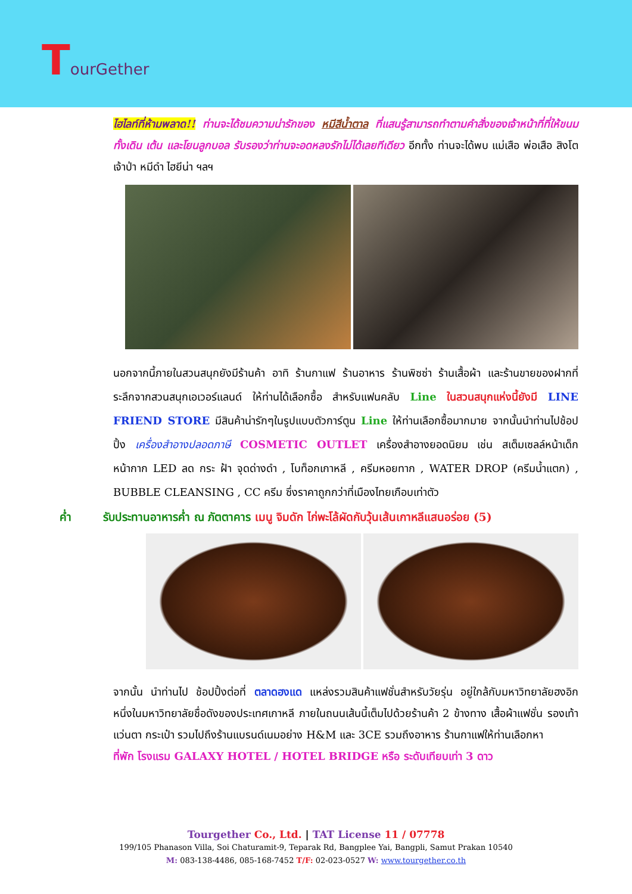TourGether
ไฮไลท์ที่ห้ามพลาด!! ท่านจะได้ชมความน่ารักของ หมีสีน้ำตาล ที่แสนรู้สามารถทำตามคำสั่งของเจ้าหน้าที่ที่ให้ขนม ทั้งเดิน เต้น และโยนลูกบอล รับรองว่าท่านจะอดหลงรักไม่ได้เลยทีเดียว อีกทั้ง ท่านจะได้พบ แม่เสือ พ่อเสือ สิงโตเจ้าป่า หมีดำ ไฮยีน่า ฯลฯ
นอกจากนี้ภายในสวนสนุกยังมีร้านค้า อาทิ ร้านกาแฟ ร้านอาหาร ร้านพิซซ่า ร้านเสื้อผ้า และร้านขายของฝากที่ระลึกจากสวนสนุกเอเวอร์แลนด์ ให้ท่านได้เลือกซื้อ สำหรับแฟนคลับ Line ในสวนสนุกแห่งนี้ยังมี LINE FRIEND STORE มีสินค้าน่ารักๆในรูปแบบตัวการ์ตูน Line ให้ท่านเลือกซื้อมากมาย จากนั้นนำท่านไปช้อปปิ้ง เครื่องสำอางปลอดภาษี COSMETIC OUTLET เครื่องสำอางยอดนิยม เช่น สเต็มเซลล์หน้าเด็ก หน้ากาก LED ลด กระ ฝ้า จุดด่างดำ , โบท็อกเกาหลี , ครีมหอยทาก , WATER DROP (ครีมน้ำแตก) , BUBBLE CLEANSING , CC ครีม ซึ่งราคาถูกกว่าที่เมืองไทยเกือบเท่าตัว
ค่ำ รับประทานอาหารค่ำ ณ ภัตตาคาร เมนู จิมดัก ไก่พะโล้ผัดกับวุ้นเส้นเกาหลีแสนอร่อย (5)
จากนั้น นำท่านไป ช้อปปิ้งต่อที่ ตลาดฮงแด แหล่งรวมสินค้าแฟชั่นสำหรับวัยรุ่น อยู่ใกล้กับมหาวิทยาลัยฮงอิก หนึ่งในมหาวิทยาลัยชื่อดังของประเทศเกาหลี ภายในถนนเส้นนี้เต็มไปด้วยร้านค้า 2 ข้างทาง เสื้อผ้าแฟชั่น รองเท้า แว่นตา กระเป๋า รวมไปถึงร้านแบรนด์เนมอย่าง H&M และ 3CE รวมถึงอาหาร ร้านกาแฟให้ท่านเลือกหา
ที่พัก โรงแรม GALAXY HOTEL / HOTEL BRIDGE หรือ ระดับเทียบเท่า 3 ดาว
Tourgether Co., Ltd. | TAT License 11 / 07778
199/105 Phanason Villa, Soi Chaturamit-9, Teparak Rd, Bangplee Yai, Bangpli, Samut Prakan 10540
M: 083-138-4486, 085-168-7452 T/F: 02-023-0527 W: www.tourgether.co.th